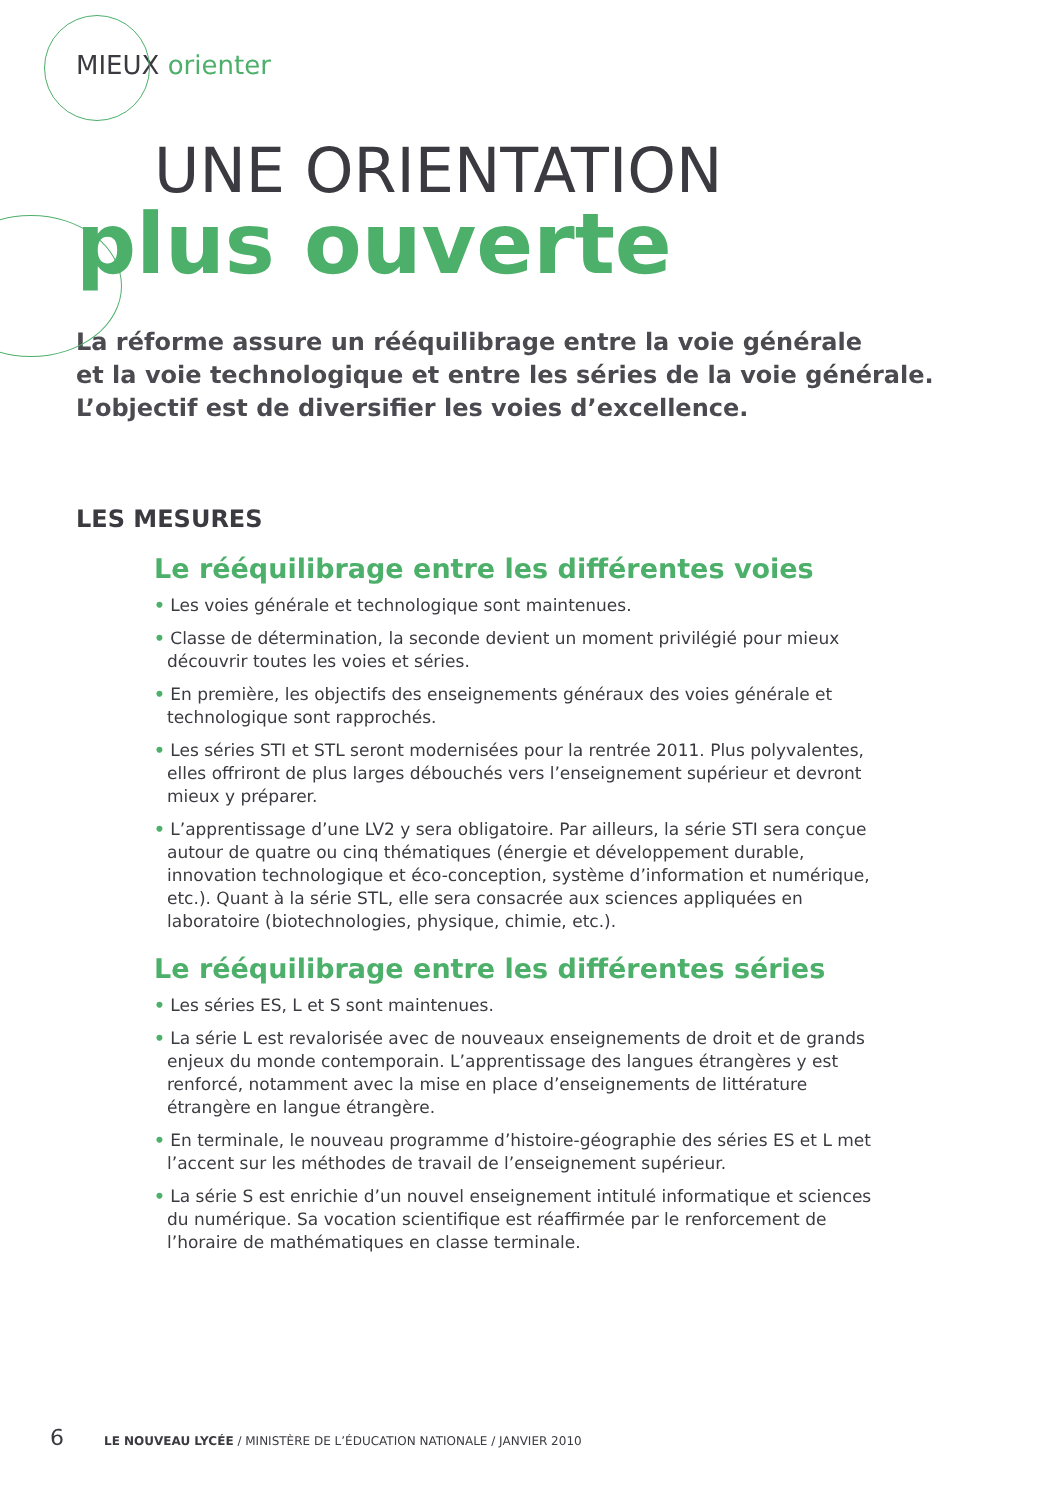MIEUX orienter
UNE ORIENTATION
plus ouverte
La réforme assure un rééquilibrage entre la voie générale
et la voie technologique et entre les séries de la voie générale.
L’objectif est de diversifier les voies d’excellence.
LES MESURES
Le rééquilibrage entre les différentes voies
• Les voies générale et technologique sont maintenues.
• Classe de détermination, la seconde devient un moment privilégié pour mieux découvrir toutes les voies et séries.
• En première, les objectifs des enseignements généraux des voies générale et technologique sont rapprochés.
• Les séries STI et STL seront modernisées pour la rentrée 2011. Plus polyvalentes, elles offriront de plus larges débouchés vers l’enseignement supérieur et devront mieux y préparer.
• L’apprentissage d’une LV2 y sera obligatoire. Par ailleurs, la série STI sera conçue autour de quatre ou cinq thématiques (énergie et développement durable, innovation technologique et éco-conception, système d’information et numérique, etc.). Quant à la série STL, elle sera consacrée aux sciences appliquées en laboratoire (biotechnologies, physique, chimie, etc.).
Le rééquilibrage entre les différentes séries
• Les séries ES, L et S sont maintenues.
• La série L est revalorisée avec de nouveaux enseignements de droit et de grands enjeux du monde contemporain. L’apprentissage des langues étrangères y est renforcé, notamment avec la mise en place d’enseignements de littérature étrangère en langue étrangère.
• En terminale, le nouveau programme d’histoire-géographie des séries ES et L met l’accent sur les méthodes de travail de l’enseignement supérieur.
• La série S est enrichie d’un nouvel enseignement intitulé informatique et sciences du numérique. Sa vocation scientifique est réaffirmée par le renforcement de l’horaire de mathématiques en classe terminale.
6 LE NOUVEAU LYCÉE / MINISTÈRE DE L’ÉDUCATION NATIONALE / JANVIER 2010